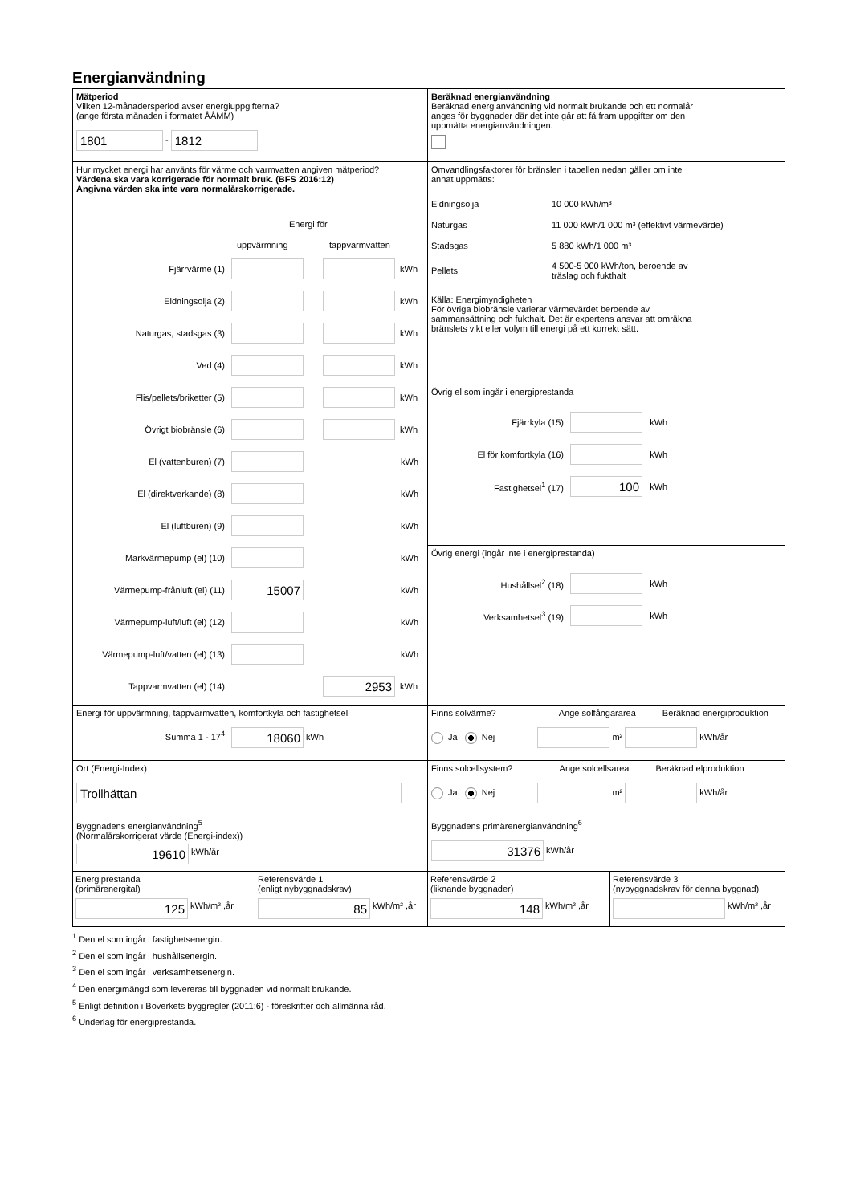Energianvändning
Mätperiod
Vilken 12-månadersperiod avser energiuppgifterna?
(ange första månaden i formatet ÅÅMM)
1801 - 1812
Beräknad energianvändning
Beräknad energianvändning vid normalt brukande och ett normalår
anges för byggnader där det inte går att få fram uppgifter om den
uppmätta energianvändningen.
Hur mycket energi har använts för värme och varmvatten angiven mätperiod?
Värdena ska vara korrigerade för normalt bruk. (BFS 2016:12)
Angivna värden ska inte vara normalårskorrigerade.
Energi för
uppvärmning tappvarmvatten
Fjärrvärme (1) kWh
Eldningsolja (2) kWh
Naturgas, stadsgas (3) kWh
Ved (4) kWh
Flis/pellets/briketter (5) kWh
Övrigt biobränsle (6) kWh
El (vattenburen) (7) kWh
El (direktverkande) (8) kWh
El (luftburen) (9) kWh
Markvärmepump (el) (10) kWh
Värmepump-frånluft (el) (11) 15007 kWh
Värmepump-luft/luft (el) (12) kWh
Värmepump-luft/vatten (el) (13) kWh
Tappvarmvatten (el) (14) 2953 kWh
Omvandlingsfaktorer för bränslen i tabellen nedan gäller om inte
annat uppmätts:
Eldningsolja 10 000 kWh/m³
Naturgas 11 000 kWh/1 000 m³ (effektivt värmevärde)
Stadsgas 5 880 kWh/1 000 m³
Pellets 4 500-5 000 kWh/ton, beroende av
träslag och fukthalt
Källa: Energimyndigheten
För övriga biobränsle varierar värmevärdet beroende av
sammansättning och fukthalt. Det är expertens ansvar att omräkna
bränslets vikt eller volym till energi på ett korrekt sätt.
Övrig el som ingår i energiprestanda
Fjärrkyla (15) kWh
El för komfortkyla (16) kWh
Fastighetsel<sup>1</sup> (17) 100 kWh
Övrig energi (ingår inte i energiprestanda)
Hushållsel<sup>2</sup> (18) kWh
Verksamhetsel<sup>3</sup> (19) kWh
Energi för uppvärmning, tappvarmvatten, komfortkyla och fastighetsel
Summa 1 - 17<sup>4</sup> 18060 kWh
Finns solvärme? Ange solfångararea Beräknad energiproduktion
Ja Nej m² kWh/år
Ort (Energi-Index)
Trollhättan
Finns solcellsystem? Ange solcellsarea Beräknad elproduktion
Ja Nej m² kWh/år
Byggnadens energianvändning<sup>5</sup>
(Normalårskorrigerat värde (Energi-index))
19610 kWh/år
Byggnadens primärenergianvändning<sup>6</sup>
31376 kWh/år
Energiprestanda
(primärenergital)
125 kWh/m² ,år
Referensvärde 1
(enligt nybyggnadskrav)
85 kWh/m² ,år
Referensvärde 2
(liknande byggnader)
148 kWh/m² ,år
Referensvärde 3
(nybyggnadskrav för denna byggnad)
kWh/m² ,år
<sup>1</sup> Den el som ingår i fastighetsenergin.
<sup>2</sup> Den el som ingår i hushållsenergin.
<sup>3</sup> Den el som ingår i verksamhetsenergin.
<sup>4</sup> Den energimängd som levereras till byggnaden vid normalt brukande.
<sup>5</sup> Enligt definition i Boverkets byggregler (2011:6) - föreskrifter och allmänna råd.
<sup>6</sup> Underlag för energiprestanda.